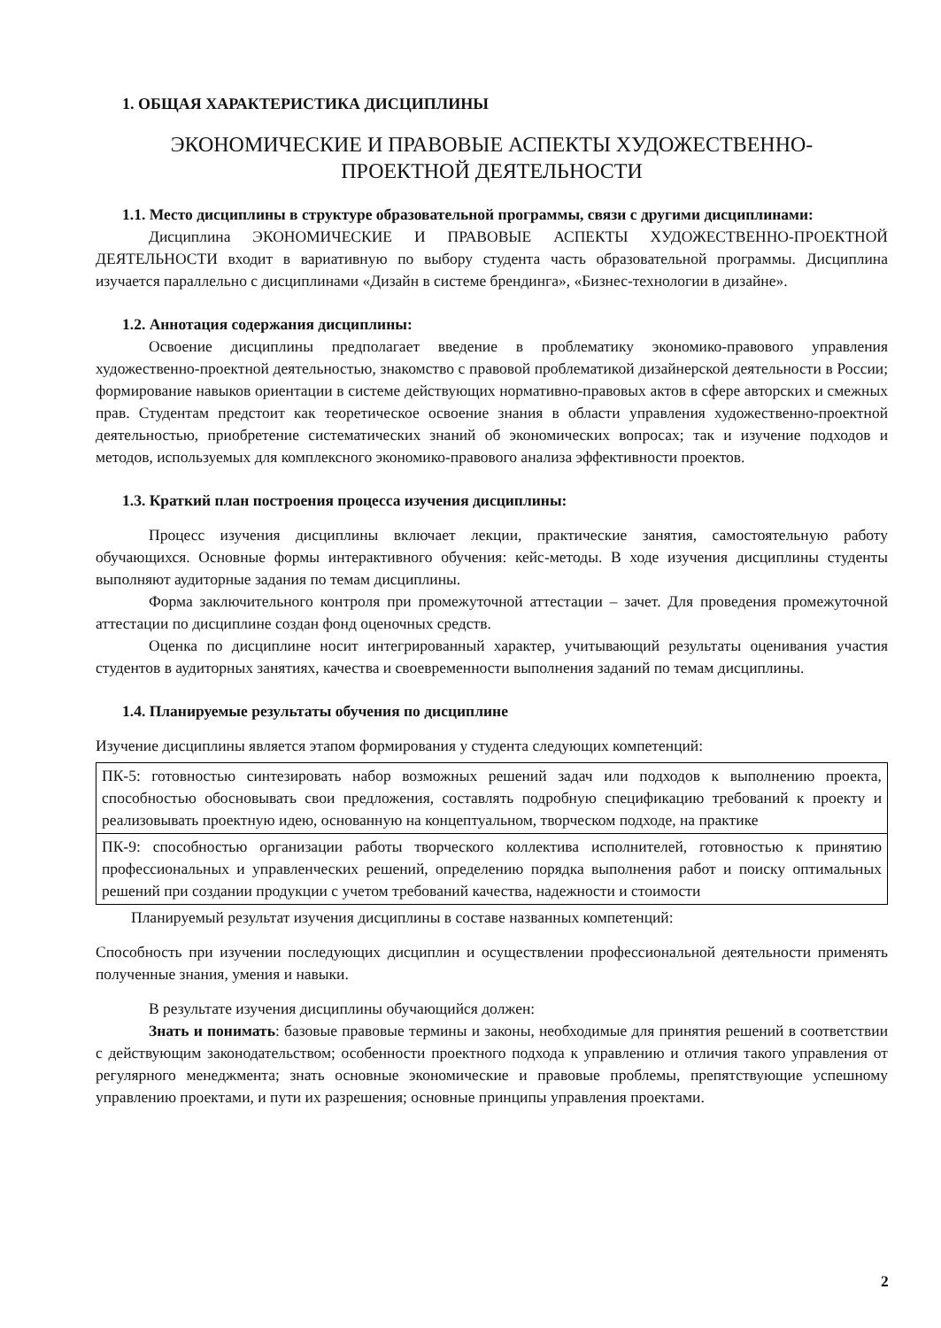1. ОБЩАЯ ХАРАКТЕРИСТИКА ДИСЦИПЛИНЫ
ЭКОНОМИЧЕСКИЕ И ПРАВОВЫЕ АСПЕКТЫ ХУДОЖЕСТВЕННО-
ПРОЕКТНОЙ ДЕЯТЕЛЬНОСТИ
1.1. Место дисциплины в структуре образовательной программы, связи с другими дисциплинами:
Дисциплина ЭКОНОМИЧЕСКИЕ И ПРАВОВЫЕ АСПЕКТЫ ХУДОЖЕСТВЕННО-ПРОЕКТНОЙ ДЕЯТЕЛЬНОСТИ входит в вариативную по выбору студента часть образовательной программы. Дисциплина изучается параллельно с дисциплинами «Дизайн в системе брендинга», «Бизнес-технологии в дизайне».
1.2. Аннотация содержания дисциплины:
Освоение дисциплины предполагает введение в проблематику экономико-правового управления художественно-проектной деятельностью, знакомство с правовой проблематикой дизайнерской деятельности в России; формирование навыков ориентации в системе действующих нормативно-правовых актов в сфере авторских и смежных прав. Студентам предстоит как теоретическое освоение знания в области управления художественно-проектной деятельностью, приобретение систематических знаний об экономических вопросах; так и изучение подходов и методов, используемых для комплексного экономико-правового анализа эффективности проектов.
1.3. Краткий план построения процесса изучения дисциплины:
Процесс изучения дисциплины включает лекции, практические занятия, самостоятельную работу обучающихся. Основные формы интерактивного обучения: кейс-методы. В ходе изучения дисциплины студенты выполняют аудиторные задания по темам дисциплины.
Форма заключительного контроля при промежуточной аттестации – зачет. Для проведения промежуточной аттестации по дисциплине создан фонд оценочных средств.
Оценка по дисциплине носит интегрированный характер, учитывающий результаты оценивания участия студентов в аудиторных занятиях, качества и своевременности выполнения заданий по темам дисциплины.
1.4. Планируемые результаты обучения по дисциплине
Изучение дисциплины является этапом формирования у студента следующих компетенций:
| ПК-5: готовностью синтезировать набор возможных решений задач или подходов к выполнению проекта, способностью обосновывать свои предложения, составлять подробную спецификацию требований к проекту и реализовывать проектную идею, основанную на концептуальном, творческом подходе, на практике |
| ПК-9: способностью организации работы творческого коллектива исполнителей, готовностью к принятию профессиональных и управленческих решений, определению порядка выполнения работ и поиску оптимальных решений при создании продукции с учетом требований качества, надежности и стоимости |
Планируемый результат изучения дисциплины в составе названных компетенций:
Способность при изучении последующих дисциплин и осуществлении профессиональной деятельности применять полученные знания, умения и навыки.
В результате изучения дисциплины обучающийся должен:
Знать и понимать: базовые правовые термины и законы, необходимые для принятия решений в соответствии с действующим законодательством; особенности проектного подхода к управлению и отличия такого управления от регулярного менеджмента; знать основные экономические и правовые проблемы, препятствующие успешному управлению проектами, и пути их разрешения; основные принципы управления проектами.
2